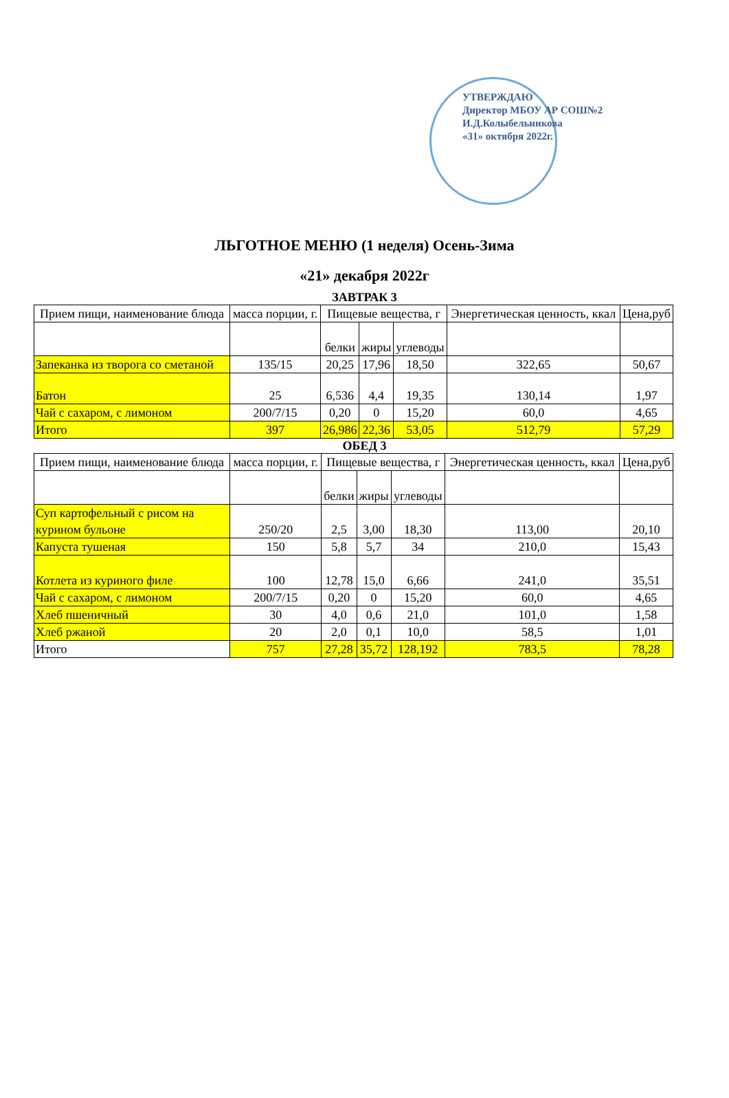УТВЕРЖДАЮ
Директор МБОУ АР СОШ№2
И.Д.Колыбельникова
«31» октября 2022г.
ЛЬГОТНОЕ МЕНЮ (1 неделя) Осень-Зима
«21» декабря 2022г
ЗАВТРАК 3
| Прием пищи, наименование блюда | масса порции, г. | Пищевые вещества, г | | | Энергетическая ценность, ккал | Цена,руб |
| --- | --- | --- | --- | --- | --- | --- |
| | | белки | жиры | углеводы | | |
| Запеканка из творога со сметаной | 135/15 | 20,25 | 17,96 | 18,50 | 322,65 | 50,67 |
| Батон | 25 | 6,536 | 4,4 | 19,35 | 130,14 | 1,97 |
| Чай с сахаром, с лимоном | 200/7/15 | 0,20 | 0 | 15,20 | 60,0 | 4,65 |
| Итого | 397 | 26,986 | 22,36 | 53,05 | 512,79 | 57,29 |
ОБЕД 3
| Прием пищи, наименование блюда | масса порции, г. | Пищевые вещества, г | | | Энергетическая ценность, ккал | Цена,руб |
| --- | --- | --- | --- | --- | --- | --- |
| | | белки | жиры | углеводы | | |
| Суп картофельный с рисом на курином бульоне | 250/20 | 2,5 | 3,00 | 18,30 | 113,00 | 20,10 |
| Капуста тушеная | 150 | 5,8 | 5,7 | 34 | 210,0 | 15,43 |
| Котлета из куриного филе | 100 | 12,78 | 15,0 | 6,66 | 241,0 | 35,51 |
| Чай с сахаром, с лимоном | 200/7/15 | 0,20 | 0 | 15,20 | 60,0 | 4,65 |
| Хлеб пшеничный | 30 | 4,0 | 0,6 | 21,0 | 101,0 | 1,58 |
| Хлеб ржаной | 20 | 2,0 | 0,1 | 10,0 | 58,5 | 1,01 |
| Итого | 757 | 27,28 | 35,72 | 128,192 | 783,5 | 78,28 |